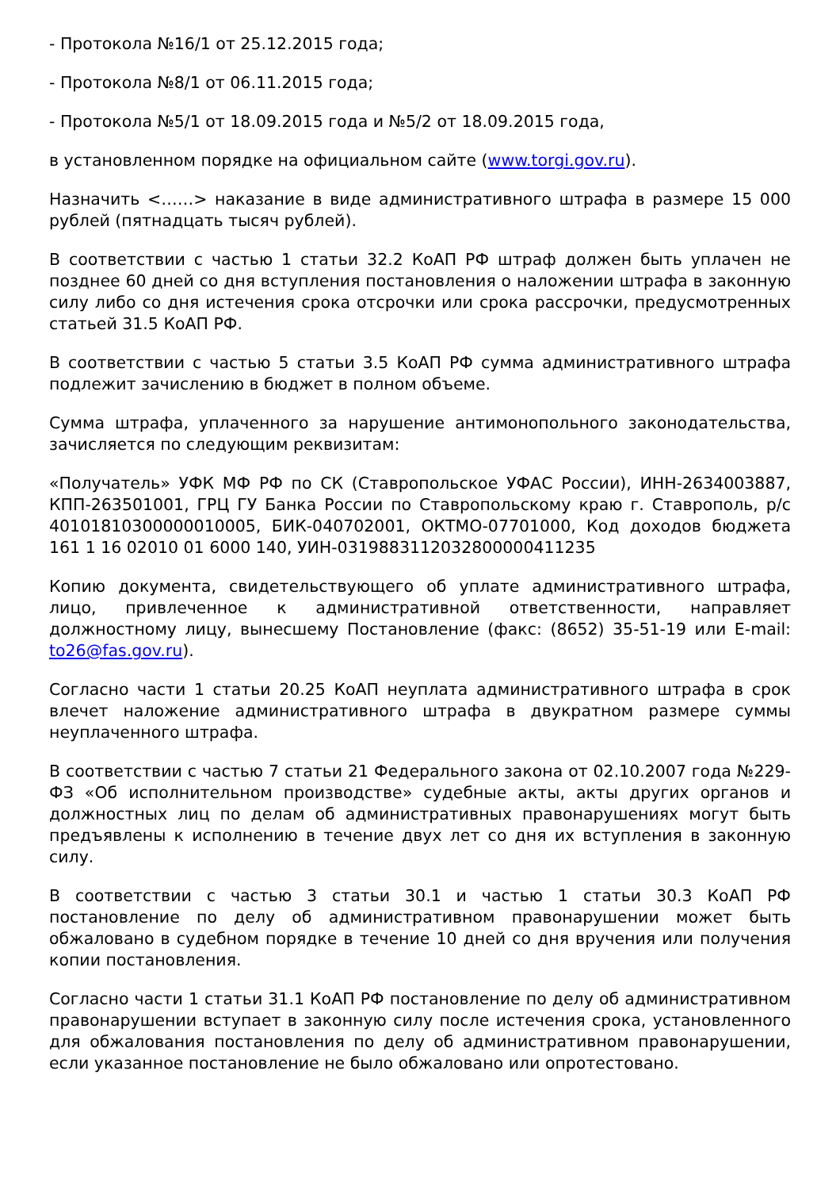- Протокола №16/1 от 25.12.2015 года;
- Протокола №8/1 от 06.11.2015 года;
- Протокола №5/1 от 18.09.2015 года и №5/2 от 18.09.2015 года,
в установленном порядке на официальном сайте (www.torgi.gov.ru).
Назначить <……> наказание в виде административного штрафа в размере 15 000 рублей (пятнадцать тысяч рублей).
В соответствии с частью 1 статьи 32.2 КоАП РФ штраф должен быть уплачен не позднее 60 дней со дня вступления постановления о наложении штрафа в законную силу либо со дня истечения срока отсрочки или срока рассрочки, предусмотренных статьей 31.5 КоАП РФ.
В соответствии с частью 5 статьи 3.5 КоАП РФ сумма административного штрафа подлежит зачислению в бюджет в полном объеме.
Сумма штрафа, уплаченного за нарушение антимонопольного законодательства, зачисляется по следующим реквизитам:
«Получатель» УФК МФ РФ по СК (Ставропольское УФАС России), ИНН-2634003887, КПП-263501001, ГРЦ ГУ Банка России по Ставропольскому краю г. Ставрополь, р/с 40101810300000010005, БИК-040702001, ОКТМО-07701000, Код доходов бюджета 161 1 16 02010 01 6000 140, УИН-0319883112032800000411235
Копию документа, свидетельствующего об уплате административного штрафа, лицо, привлеченное к административной ответственности, направляет должностному лицу, вынесшему Постановление (факс: (8652) 35-51-19 или E-mail: to26@fas.gov.ru).
Согласно части 1 статьи 20.25 КоАП неуплата административного штрафа в срок влечет наложение административного штрафа в двукратном размере суммы неуплаченного штрафа.
В соответствии с частью 7 статьи 21 Федерального закона от 02.10.2007 года №229-ФЗ «Об исполнительном производстве» судебные акты, акты других органов и должностных лиц по делам об административных правонарушениях могут быть предъявлены к исполнению в течение двух лет со дня их вступления в законную силу.
В соответствии с частью 3 статьи 30.1 и частью 1 статьи 30.3 КоАП РФ постановление по делу об административном правонарушении может быть обжаловано в судебном порядке в течение 10 дней со дня вручения или получения копии постановления.
Согласно части 1 статьи 31.1 КоАП РФ постановление по делу об административном правонарушении вступает в законную силу после истечения срока, установленного для обжалования постановления по делу об административном правонарушении, если указанное постановление не было обжаловано или опротестовано.